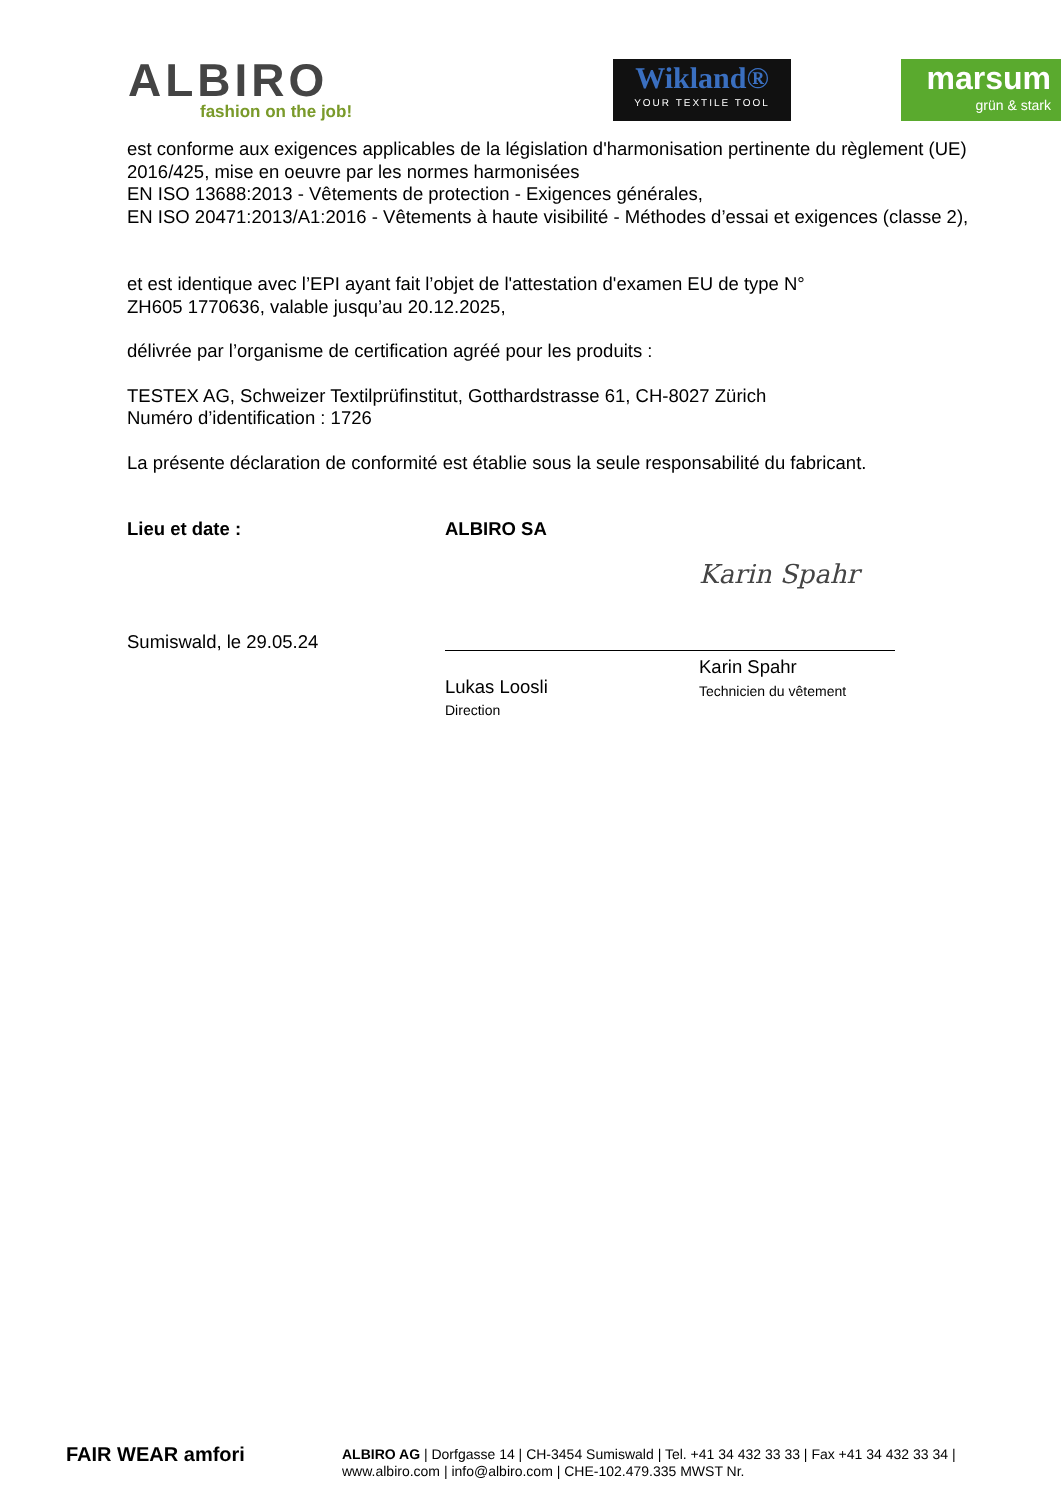ALBIRO
fashion on the job!
Wikland®
YOUR TEXTILE TOOL
marsum
grün & stark
est conforme aux exigences applicables de la législation d'harmonisation pertinente du règlement (UE) 2016/425, mise en oeuvre par les normes harmonisées
EN ISO 13688:2013 - Vêtements de protection - Exigences générales,
EN ISO 20471:2013/A1:2016 - Vêtements à haute visibilité - Méthodes d’essai et exigences (classe 2),
et est identique avec l’EPI ayant fait l’objet de l'attestation d'examen EU de type N°
ZH605 1770636, valable jusqu’au 20.12.2025,
délivrée par l’organisme de certification agréé pour les produits :
TESTEX AG, Schweizer Textilprüfinstitut, Gotthardstrasse 61, CH-8027 Zürich
Numéro d’identification : 1726
La présente déclaration de conformité est établie sous la seule responsabilité du fabricant.
Lieu et date :
Sumiswald, le 29.05.24
ALBIRO SA
Lukas Loosli
Direction
Karin Spahr
Karin Spahr
Technicien du vêtement
FAIR WEAR amfori
ALBIRO AG | Dorfgasse 14 | CH-3454 Sumiswald | Tel. +41 34 432 33 33 | Fax +41 34 432 33 34 |
www.albiro.com | info@albiro.com | CHE-102.479.335 MWST Nr.